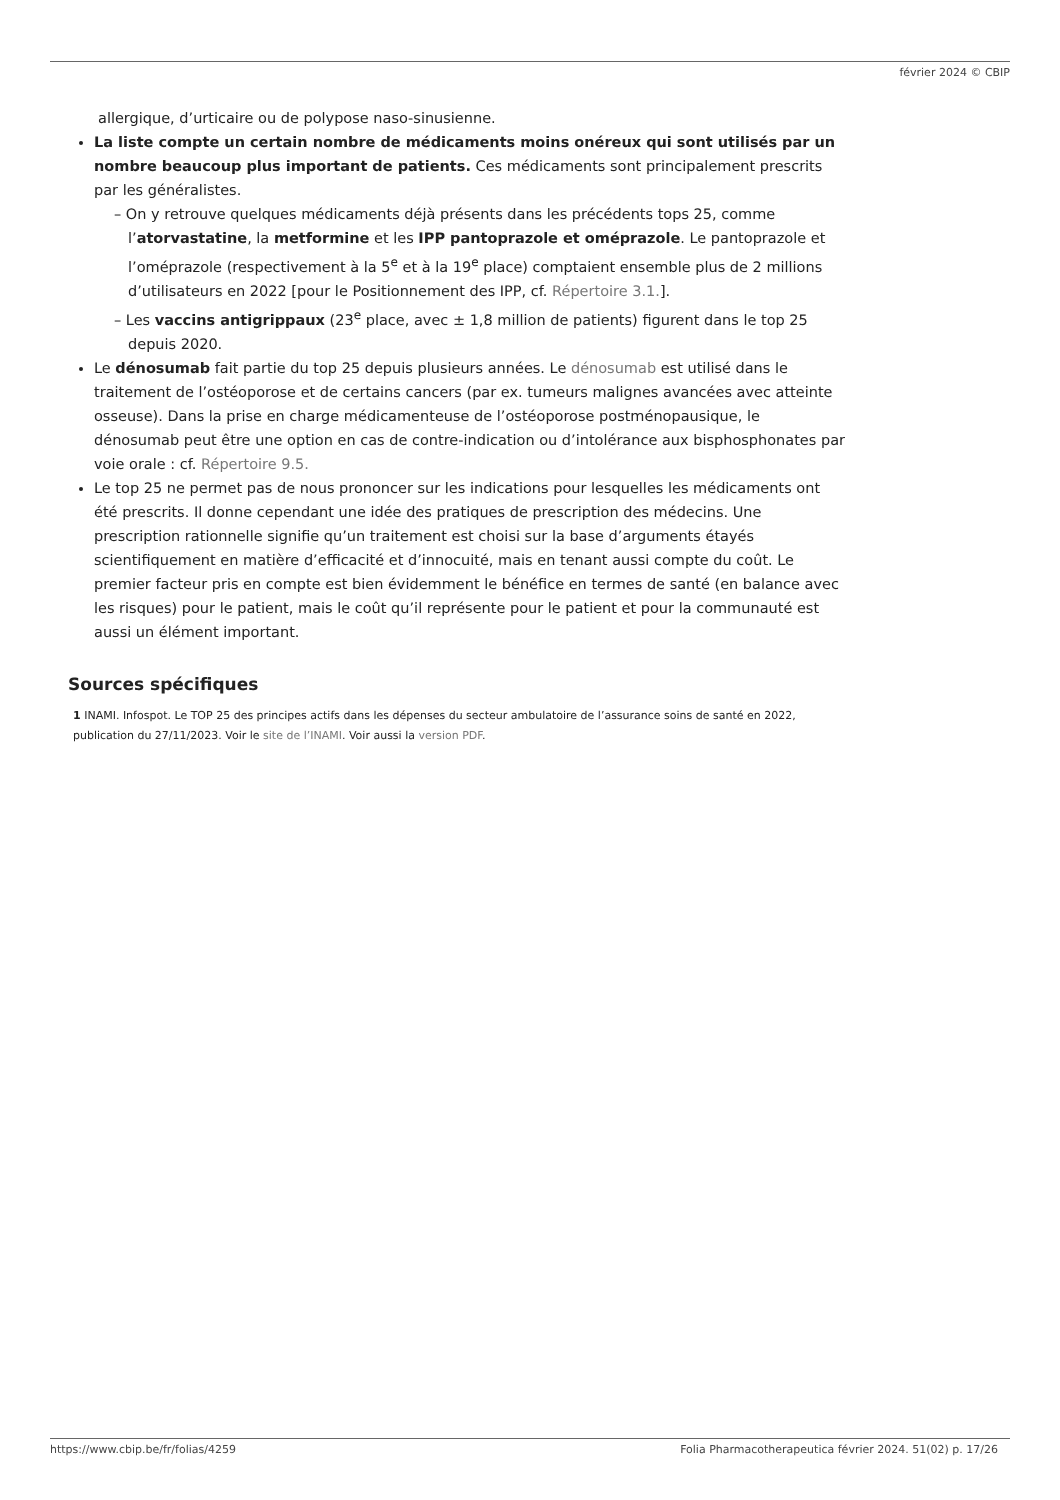février 2024 © CBIP
allergique, d’urticaire ou de polypose naso-sinusienne.
La liste compte un certain nombre de médicaments moins onéreux qui sont utilisés par un nombre beaucoup plus important de patients. Ces médicaments sont principalement prescrits par les généralistes.
– On y retrouve quelques médicaments déjà présents dans les précédents tops 25, comme l’atorvastatine, la metformine et les IPP pantoprazole et oméprazole. Le pantoprazole et l’oméprazole (respectivement à la 5<sup>e</sup> et à la 19<sup>e</sup> place) comptaient ensemble plus de 2 millions d’utilisateurs en 2022 [pour le Positionnement des IPP, cf. Répertoire 3.1.].
– Les vaccins antigrippaux (23<sup>e</sup> place, avec ± 1,8 million de patients) figurent dans le top 25 depuis 2020.
Le dénosumab fait partie du top 25 depuis plusieurs années. Le dénosumab est utilisé dans le traitement de l’ostéoporose et de certains cancers (par ex. tumeurs malignes avancées avec atteinte osseuse). Dans la prise en charge médicamenteuse de l’ostéoporose postménopausique, le dénosumab peut être une option en cas de contre-indication ou d’intolérance aux bisphosphonates par voie orale : cf. Répertoire 9.5.
Le top 25 ne permet pas de nous prononcer sur les indications pour lesquelles les médicaments ont été prescrits. Il donne cependant une idée des pratiques de prescription des médecins. Une prescription rationnelle signifie qu’un traitement est choisi sur la base d’arguments étayés scientifiquement en matière d’efficacité et d’innocuité, mais en tenant aussi compte du coût. Le premier facteur pris en compte est bien évidemment le bénéfice en termes de santé (en balance avec les risques) pour le patient, mais le coût qu’il représente pour le patient et pour la communauté est aussi un élément important.
Sources spécifiques
1 INAMI. Infospot. Le TOP 25 des principes actifs dans les dépenses du secteur ambulatoire de l’assurance soins de santé en 2022, publication du 27/11/2023. Voir le site de l’INAMI. Voir aussi la version PDF.
https://www.cbip.be/fr/folias/4259 Folia Pharmacotherapeutica février 2024. 51(02) p. 17/26